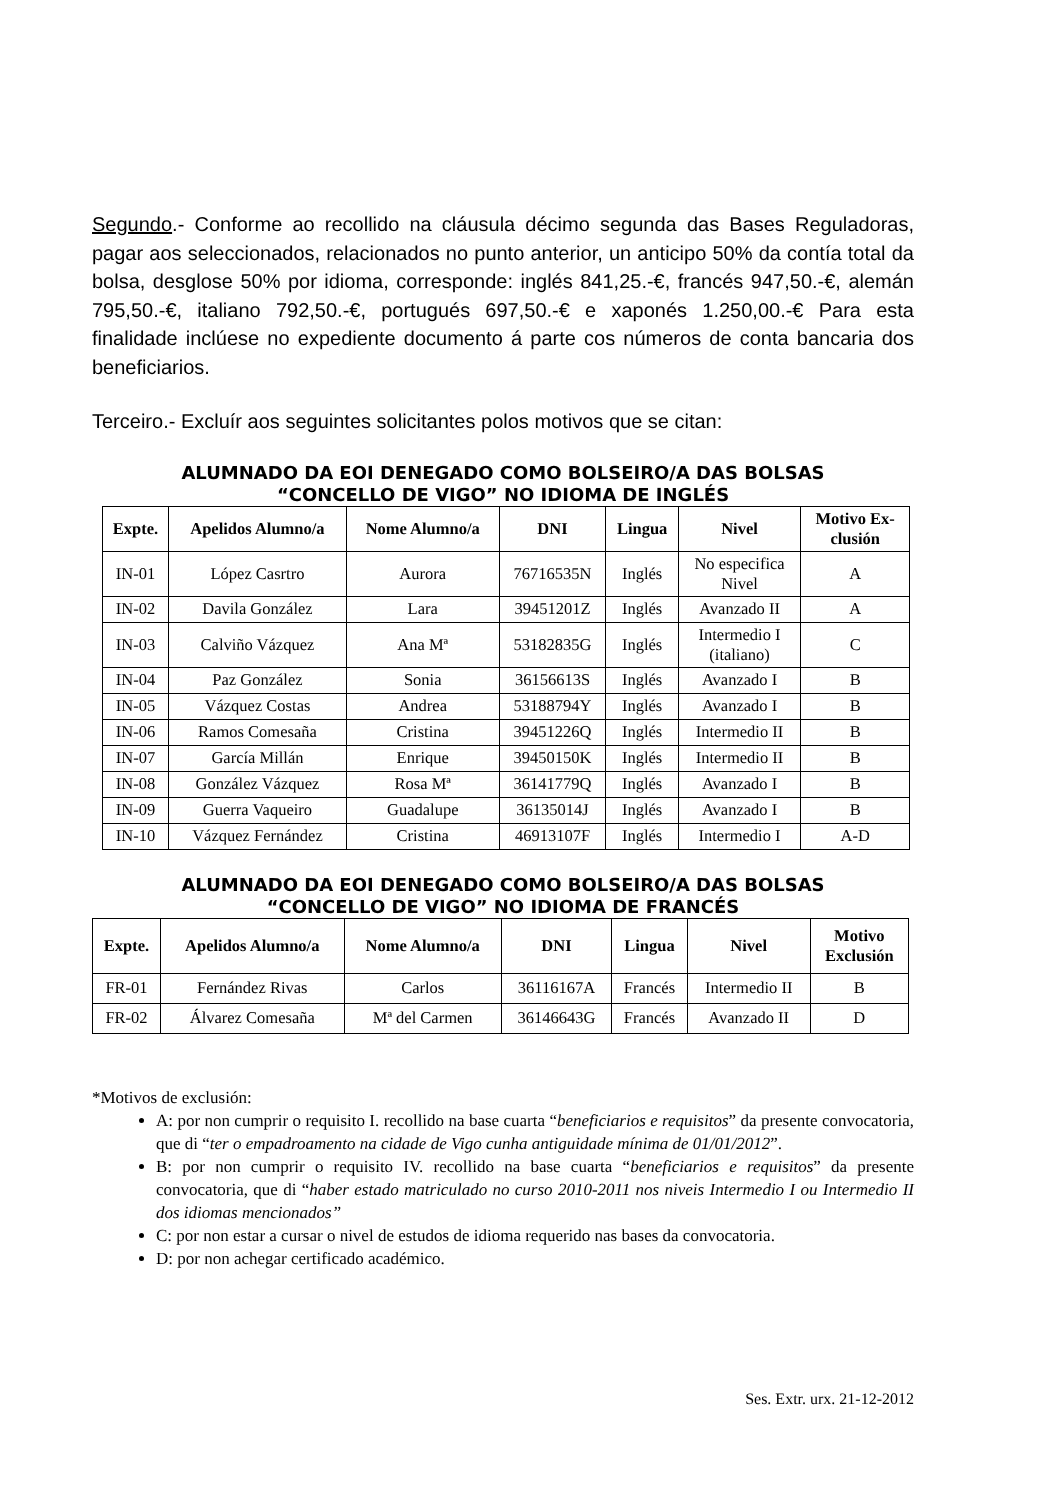Segundo.- Conforme ao recollido na cláusula décimo segunda das Bases Reguladoras, pagar aos seleccionados, relacionados no punto anterior, un anticipo 50% da contía total da bolsa, desglose 50% por idioma, corresponde: inglés 841,25.-€, francés 947,50.-€, alemán 795,50.-€, italiano 792,50.-€, portugués 697,50.-€ e xaponés 1.250,00.-€ Para esta finalidade inclúese no expediente documento á parte cos números de conta bancaria dos beneficiarios.
Terceiro.- Excluír aos seguintes solicitantes polos motivos que se citan:
ALUMNADO DA EOI DENEGADO COMO BOLSEIRO/A DAS BOLSAS
“CONCELLO DE VIGO” NO IDIOMA DE INGLÉS
| Expte. | Apelidos Alumno/a | Nome Alumno/a | DNI | Lingua | Nivel | Motivo Ex- clusión |
| --- | --- | --- | --- | --- | --- | --- |
| IN-01 | López Casrtro | Aurora | 76716535N | Inglés | No especifica Nivel | A |
| IN-02 | Davila González | Lara | 39451201Z | Inglés | Avanzado II | A |
| IN-03 | Calviño Vázquez | Ana Mª | 53182835G | Inglés | Intermedio I (italiano) | C |
| IN-04 | Paz González | Sonia | 36156613S | Inglés | Avanzado I | B |
| IN-05 | Vázquez Costas | Andrea | 53188794Y | Inglés | Avanzado I | B |
| IN-06 | Ramos Comesaña | Cristina | 39451226Q | Inglés | Intermedio II | B |
| IN-07 | García Millán | Enrique | 39450150K | Inglés | Intermedio II | B |
| IN-08 | González Vázquez | Rosa Mª | 36141779Q | Inglés | Avanzado I | B |
| IN-09 | Guerra Vaqueiro | Guadalupe | 36135014J | Inglés | Avanzado I | B |
| IN-10 | Vázquez Fernández | Cristina | 46913107F | Inglés | Intermedio I | A-D |
ALUMNADO DA EOI DENEGADO COMO BOLSEIRO/A DAS BOLSAS
“CONCELLO DE VIGO” NO IDIOMA DE FRANCÉS
| Expte. | Apelidos Alumno/a | Nome Alumno/a | DNI | Lingua | Nivel | Motivo Exclusión |
| --- | --- | --- | --- | --- | --- | --- |
| FR-01 | Fernández Rivas | Carlos | 36116167A | Francés | Intermedio II | B |
| FR-02 | Álvarez Comesaña | Mª del Carmen | 36146643G | Francés | Avanzado II | D |
*Motivos de exclusión:
A: por non cumprir o requisito I. recollido na base cuarta “beneficiarios e requisitos” da presente convocatoria, que di “ter o empadroamento na cidade de Vigo cunha antiguidade mínima de 01/01/2012”.
B: por non cumprir o requisito IV. recollido na base cuarta “beneficiarios e requisitos” da presente convocatoria, que di “haber estado matriculado no curso 2010-2011 nos niveis Intermedio I ou Intermedio II dos idiomas mencionados”
C: por non estar a cursar o nivel de estudos de idioma requerido nas bases da convocatoria.
D: por non achegar certificado académico.
Ses. Extr. urx. 21-12-2012